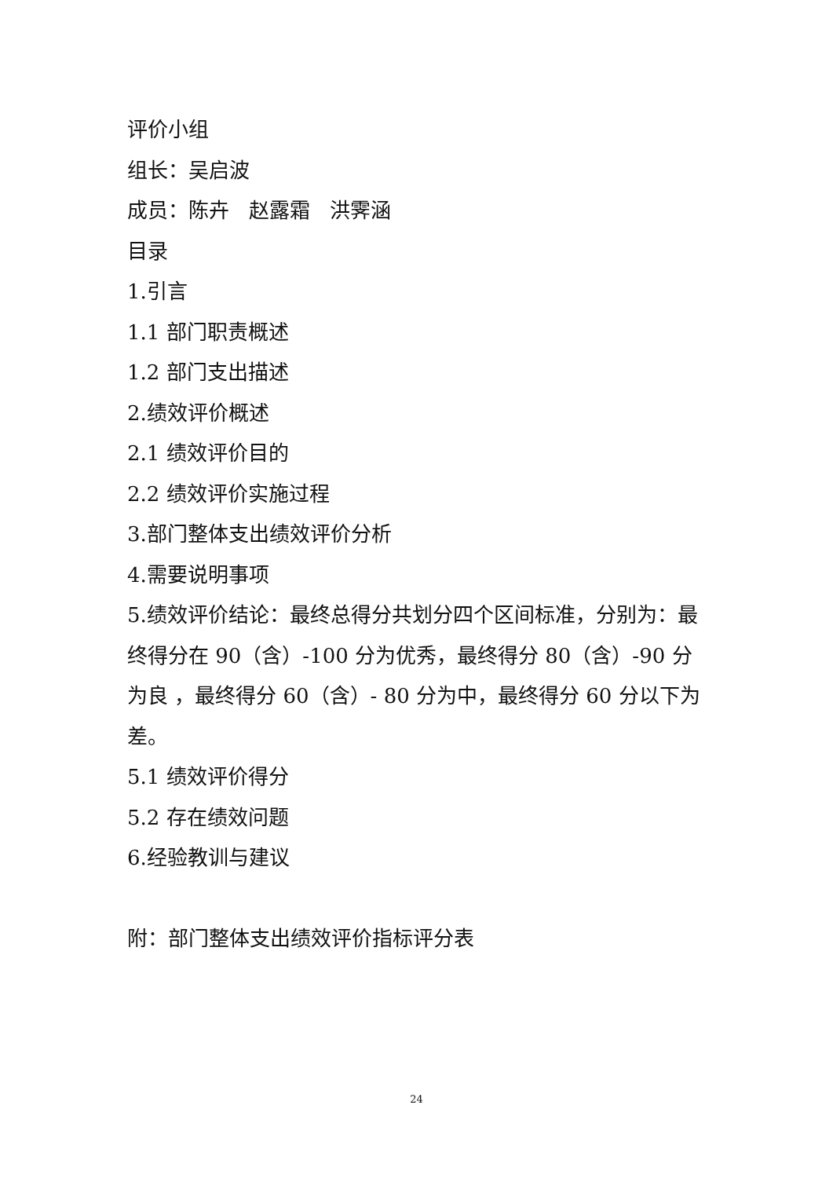评价小组
组长：吴启波
成员：陈卉 赵露霜 洪霁涵
目录
1.引言
1.1 部门职责概述
1.2 部门支出描述
2.绩效评价概述
2.1 绩效评价目的
2.2 绩效评价实施过程
3.部门整体支出绩效评价分析
4.需要说明事项
5.绩效评价结论：最终总得分共划分四个区间标准，分别为：最终得分在 90（含）-100 分为优秀，最终得分 80（含）-90 分为良 ，最终得分 60（含）- 80 分为中，最终得分 60 分以下为差。
5.1 绩效评价得分
5.2 存在绩效问题
6.经验教训与建议
附：部门整体支出绩效评价指标评分表
24